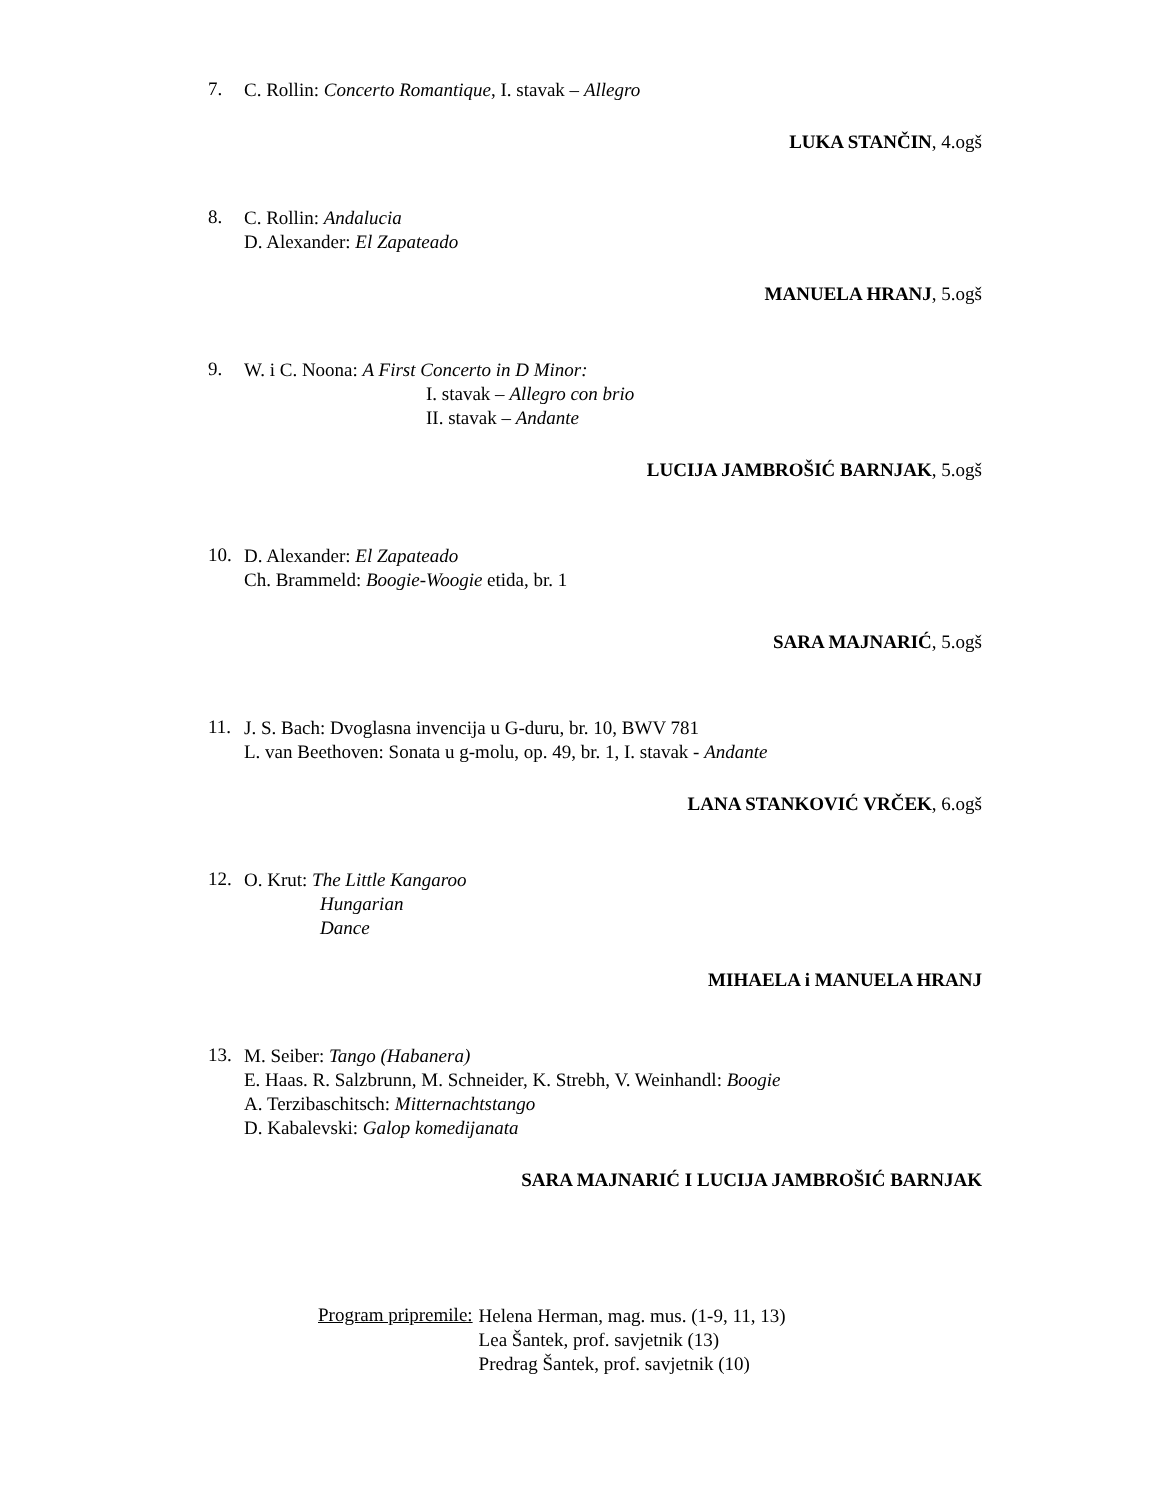7.
C. Rollin: Concerto Romantique, I. stavak – Allegro
LUKA STANČIN, 4.ogš
8.
C. Rollin: Andalucia
D. Alexander: El Zapateado
MANUELA HRANJ, 5.ogš
9.
W. i C. Noona: A First Concerto in D Minor:
I. stavak – Allegro con brio
II. stavak – Andante
LUCIJA JAMBROŠIĆ BARNJAK, 5.ogš
10.
D. Alexander: El Zapateado
Ch. Brammeld: Boogie-Woogie etida, br. 1
SARA MAJNARIĆ, 5.ogš
11.
J. S. Bach: Dvoglasna invencija u G-duru, br. 10, BWV 781
L. van Beethoven: Sonata u g-molu, op. 49, br. 1, I. stavak - Andante
LANA STANKOVIĆ VRČEK, 6.ogš
12.
O. Krut: The Little Kangaroo
Hungarian
Dance
MIHAELA i MANUELA HRANJ
13.
M. Seiber: Tango (Habanera)
E. Haas. R. Salzbrunn, M. Schneider, K. Strebh, V. Weinhandl: Boogie
A. Terzibaschitsch: Mitternachtstango
D. Kabalevski: Galop komedijanata
SARA MAJNARIĆ I LUCIJA JAMBROŠIĆ BARNJAK
Program pripremile:
Helena Herman, mag. mus. (1-9, 11, 13)
Lea Šantek, prof. savjetnik (13)
Predrag Šantek, prof. savjetnik (10)